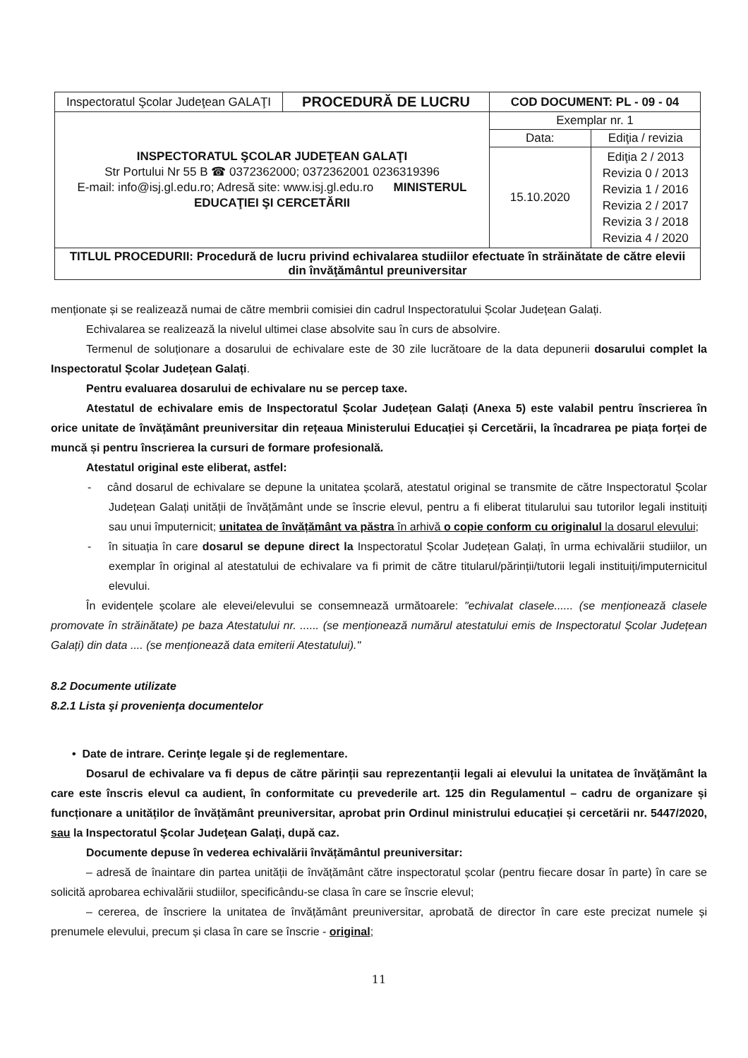| Inspectoratul Şcolar Judeţean GALAŢI | PROCEDURĂ DE LUCRU | COD DOCUMENT: PL - 09 - 04 | |
| INSPECTORATUL ŞCOLAR JUDEŢEAN GALAŢI Str Portului Nr 55 B ☎ 0372362000; 0372362001 0236319396 E-mail: info@isj.gl.edu.ro; Adresă site: www.isj.gl.edu.ro MINISTERUL EDUCAŢIEI ŞI CERCETĂRII | | Exemplar nr. 1 | |
| | | Data: | Ediţia / revizia |
| | | 15.10.2020 | Ediţia 2 / 2013 Revizia 0 / 2013 Revizia 1 / 2016 Revizia 2 / 2017 Revizia 3 / 2018 Revizia 4 / 2020 |
| TITLUL PROCEDURII: Procedură de lucru privind echivalarea studiilor efectuate în străinătate de către elevii din învăţământul preuniversitar | | | |
menționate și se realizează numai de către membrii comisiei din cadrul Inspectoratului Școlar Județean Galați.
Echivalarea se realizează la nivelul ultimei clase absolvite sau în curs de absolvire.
Termenul de soluționare a dosarului de echivalare este de 30 zile lucrătoare de la data depunerii dosarului complet la Inspectoratul Școlar Județean Galați.
Pentru evaluarea dosarului de echivalare nu se percep taxe.
Atestatul de echivalare emis de Inspectoratul Școlar Județean Galați (Anexa 5) este valabil pentru înscrierea în orice unitate de învățământ preuniversitar din rețeaua Ministerului Educației și Cercetării, la încadrarea pe piața forței de muncă și pentru înscrierea la cursuri de formare profesională.
Atestatul original este eliberat, astfel:
- când dosarul de echivalare se depune la unitatea școlară, atestatul original se transmite de către Inspectoratul Școlar Județean Galați unității de învățământ unde se înscrie elevul, pentru a fi eliberat titularului sau tutorilor legali instituiți sau unui împuternicit; unitatea de învățământ va păstra în arhivă o copie conform cu originalul la dosarul elevului;
- în situația în care dosarul se depune direct la Inspectoratul Școlar Județean Galați, în urma echivalării studiilor, un exemplar în original al atestatului de echivalare va fi primit de către titularul/părinții/tutorii legali instituiți/imputernicitul elevului.
În evidențele școlare ale elevei/elevului se consemnează următoarele: "echivalat clasele...... (se menționează clasele promovate în străinătate) pe baza Atestatului nr. ...... (se menționează numărul atestatului emis de Inspectoratul Școlar Județean Galați) din data .... (se menționează data emiterii Atestatului)."
8.2 Documente utilizate
8.2.1 Lista şi provenienţa documentelor
• Date de intrare. Cerinţe legale şi de reglementare.
Dosarul de echivalare va fi depus de către părinții sau reprezentanții legali ai elevului la unitatea de învăţământ la care este înscris elevul ca audient, în conformitate cu prevederile art. 125 din Regulamentul – cadru de organizare și funcționare a unităților de învățământ preuniversitar, aprobat prin Ordinul ministrului educației și cercetării nr. 5447/2020, sau la Inspectoratul Şcolar Judeţean Galaţi, după caz.
Documente depuse în vederea echivalării învățământul preuniversitar:
– adresă de înaintare din partea unității de învățământ către inspectoratul școlar (pentru fiecare dosar în parte) în care se solicită aprobarea echivalării studiilor, specificându-se clasa în care se înscrie elevul;
– cererea, de înscriere la unitatea de învățământ preuniversitar, aprobată de director în care este precizat numele și prenumele elevului, precum și clasa în care se înscrie - original;
11